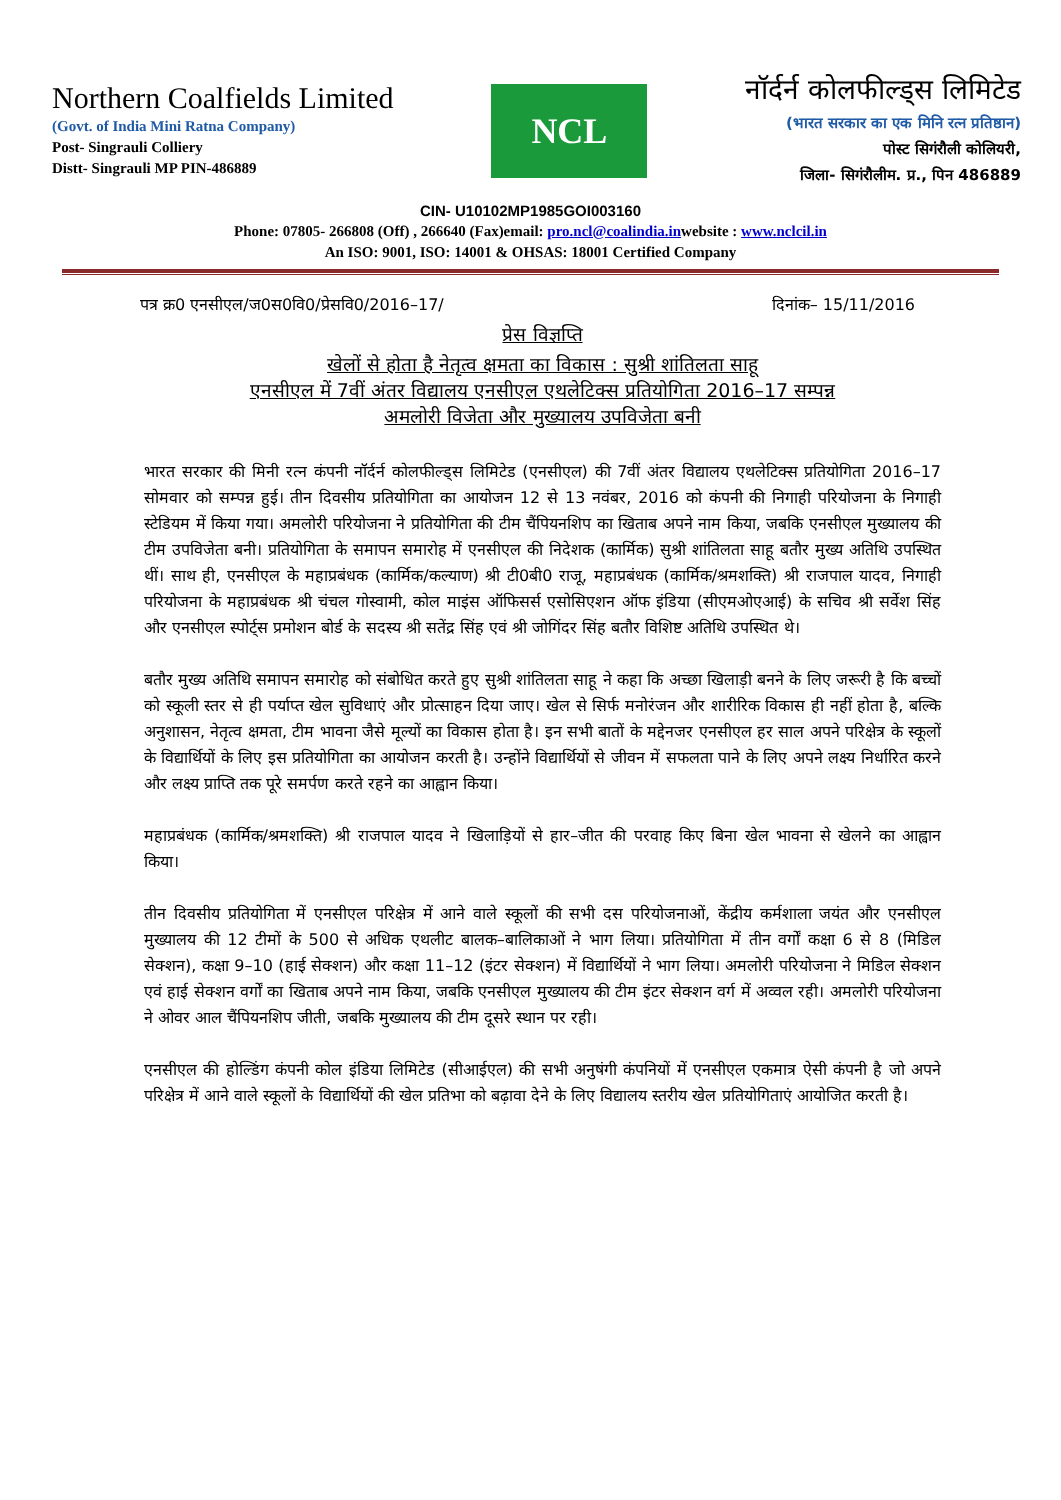Northern Coalfields Limited
(Govt. of India Mini Ratna Company)
Post- Singrauli Colliery
Distt- Singrauli MP PIN-486889
NCL
नॉर्दर्न कोलफील्ड्स लिमिटेड
(भारत सरकार का एक मिनि रत्न प्रतिष्ठान)
पोस्ट सिगंरौली कोलियरी,
जिला- सिगंरौलीम. प्र., पिन 486889
CIN- U10102MP1985GOI003160
Phone: 07805- 266808 (Off) , 266640 (Fax)email: pro.ncl@coalindia.inwebsite : www.nclcil.in
An ISO: 9001, ISO: 14001 & OHSAS: 18001 Certified Company
पत्र क्र0 एनसीएल/ज0स0वि0/प्रेसवि0/2016–17/ दिनांक– 15/11/2016
प्रेस विज्ञप्ति
खेलों से होता है नेतृत्व क्षमता का विकास : सुश्री शांतिलता साहू
एनसीएल में 7वीं अंतर विद्यालय एनसीएल एथलेटिक्स प्रतियोगिता 2016–17 सम्पन्न
अमलोरी विजेता और मुख्यालय उपविजेता बनी
भारत सरकार की मिनी रत्न कंपनी नॉर्दर्न कोलफील्ड्स लिमिटेड (एनसीएल) की 7वीं अंतर विद्यालय एथलेटिक्स प्रतियोगिता 2016–17 सोमवार को सम्पन्न हुई। तीन दिवसीय प्रतियोगिता का आयोजन 12 से 13 नवंबर, 2016 को कंपनी की निगाही परियोजना के निगाही स्टेडियम में किया गया। अमलोरी परियोजना ने प्रतियोगिता की टीम चैंपियनशिप का खिताब अपने नाम किया, जबकि एनसीएल मुख्यालय की टीम उपविजेता बनी। प्रतियोगिता के समापन समारोह में एनसीएल की निदेशक (कार्मिक) सुश्री शांतिलता साहू बतौर मुख्य अतिथि उपस्थित थीं। साथ ही, एनसीएल के महाप्रबंधक (कार्मिक/कल्याण) श्री टी0बी0 राजू, महाप्रबंधक (कार्मिक/श्रमशक्ति) श्री राजपाल यादव, निगाही परियोजना के महाप्रबंधक श्री चंचल गोस्वामी, कोल माइंस ऑफिसर्स एसोसिएशन ऑफ इंडिया (सीएमओएआई) के सचिव श्री सर्वेश सिंह और एनसीएल स्पोर्ट्स प्रमोशन बोर्ड के सदस्य श्री सतेंद्र सिंह एवं श्री जोगिंदर सिंह बतौर विशिष्ट अतिथि उपस्थित थे।
बतौर मुख्य अतिथि समापन समारोह को संबोधित करते हुए सुश्री शांतिलता साहू ने कहा कि अच्छा खिलाड़ी बनने के लिए जरूरी है कि बच्चों को स्कूली स्तर से ही पर्याप्त खेल सुविधाएं और प्रोत्साहन दिया जाए। खेल से सिर्फ मनोरंजन और शारीरिक विकास ही नहीं होता है, बल्कि अनुशासन, नेतृत्व क्षमता, टीम भावना जैसे मूल्यों का विकास होता है। इन सभी बातों के मद्देनजर एनसीएल हर साल अपने परिक्षेत्र के स्कूलों के विद्यार्थियों के लिए इस प्रतियोगिता का आयोजन करती है। उन्होंने विद्यार्थियों से जीवन में सफलता पाने के लिए अपने लक्ष्य निर्धारित करने और लक्ष्य प्राप्ति तक पूरे समर्पण करते रहने का आह्वान किया।
महाप्रबंधक (कार्मिक/श्रमशक्ति) श्री राजपाल यादव ने खिलाड़ियों से हार–जीत की परवाह किए बिना खेल भावना से खेलने का आह्वान किया।
तीन दिवसीय प्रतियोगिता में एनसीएल परिक्षेत्र में आने वाले स्कूलों की सभी दस परियोजनाओं, केंद्रीय कर्मशाला जयंत और एनसीएल मुख्यालय की 12 टीमों के 500 से अधिक एथलीट बालक–बालिकाओं ने भाग लिया। प्रतियोगिता में तीन वर्गों कक्षा 6 से 8 (मिडिल सेक्शन), कक्षा 9–10 (हाई सेक्शन) और कक्षा 11–12 (इंटर सेक्शन) में विद्यार्थियों ने भाग लिया। अमलोरी परियोजना ने मिडिल सेक्शन एवं हाई सेक्शन वर्गों का खिताब अपने नाम किया, जबकि एनसीएल मुख्यालय की टीम इंटर सेक्शन वर्ग में अव्वल रही। अमलोरी परियोजना ने ओवर आल चैंपियनशिप जीती, जबकि मुख्यालय की टीम दूसरे स्थान पर रही।
एनसीएल की होल्डिंग कंपनी कोल इंडिया लिमिटेड (सीआईएल) की सभी अनुषंगी कंपनियों में एनसीएल एकमात्र ऐसी कंपनी है जो अपने परिक्षेत्र में आने वाले स्कूलों के विद्यार्थियों की खेल प्रतिभा को बढ़ावा देने के लिए विद्यालय स्तरीय खेल प्रतियोगिताएं आयोजित करती है।